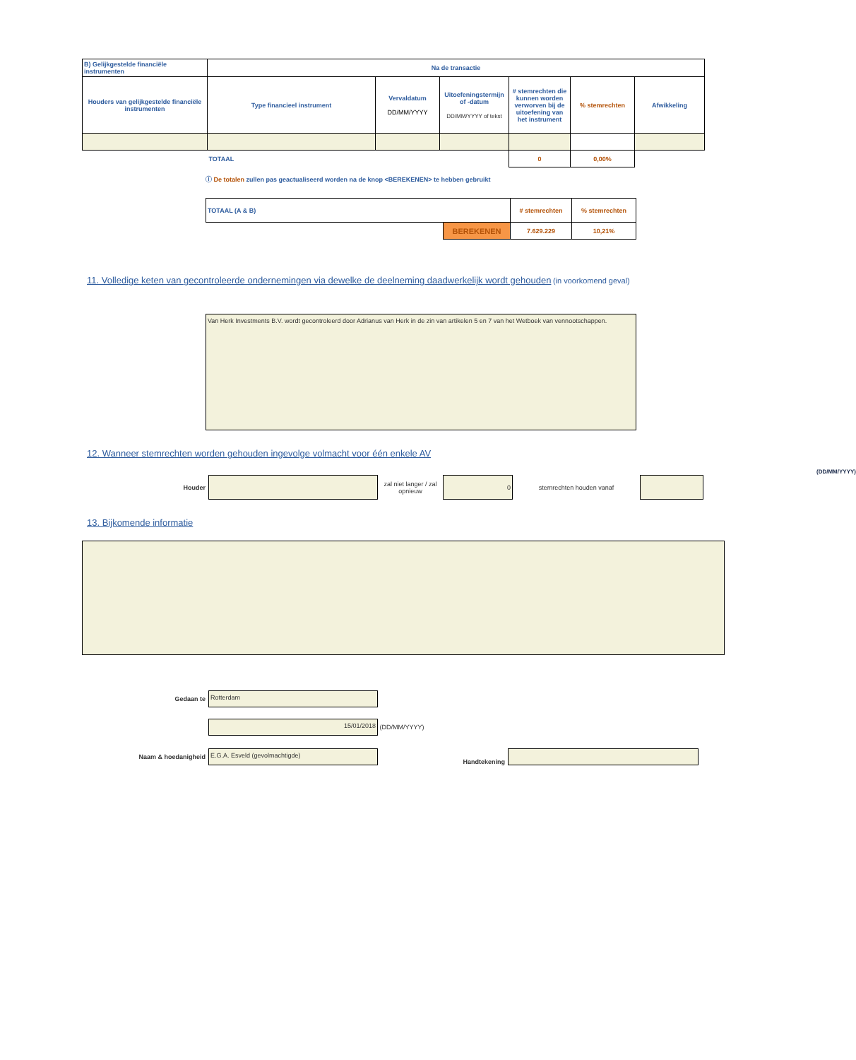| B) Gelijkgestelde financiële instrumenten | Na de transactie | | | | | |
| --- | --- | --- | --- | --- | --- | --- |
| Houders van gelijkgestelde financiële instrumenten | Type financieel instrument | Vervaldatum DD/MM/YYYY | Uitoefeningstermijn of -datum DD/MM/YYYY of tekst | # stemrechten die kunnen worden verworven bij de uitoefening van het instrument | % stemrechten | Afwikkeling |
| | TOTAAL | | | 0 | 0,00% | |
ⓘ De totalen zullen pas geactualiseerd worden na de knop <BEREKENEN> te hebben gebruikt
| TOTAAL (A & B) | | # stemrechten | % stemrechten |
| | BEREKENEN | 7.629.229 | 10,21% |
11. Volledige keten van gecontroleerde ondernemingen via dewelke de deelneming daadwerkelijk wordt gehouden
(in voorkomend geval)
Van Herk Investments B.V. wordt gecontroleerd door Adrianus van Herk in de zin van artikelen 5 en 7 van het Wetboek van vennootschappen.
12. Wanneer stemrechten worden gehouden ingevolge volmacht voor één enkele AV
(DD/MM/YYYY)
Houder
zal niet langer / zal opnieuw
0
stemrechten houden vanaf
13. Bijkomende informatie
Gedaan te
Rotterdam
15/01/2018
(DD/MM/YYYY)
Naam & hoedanigheid
E.G.A. Esveld (gevolmachtigde)
Handtekening